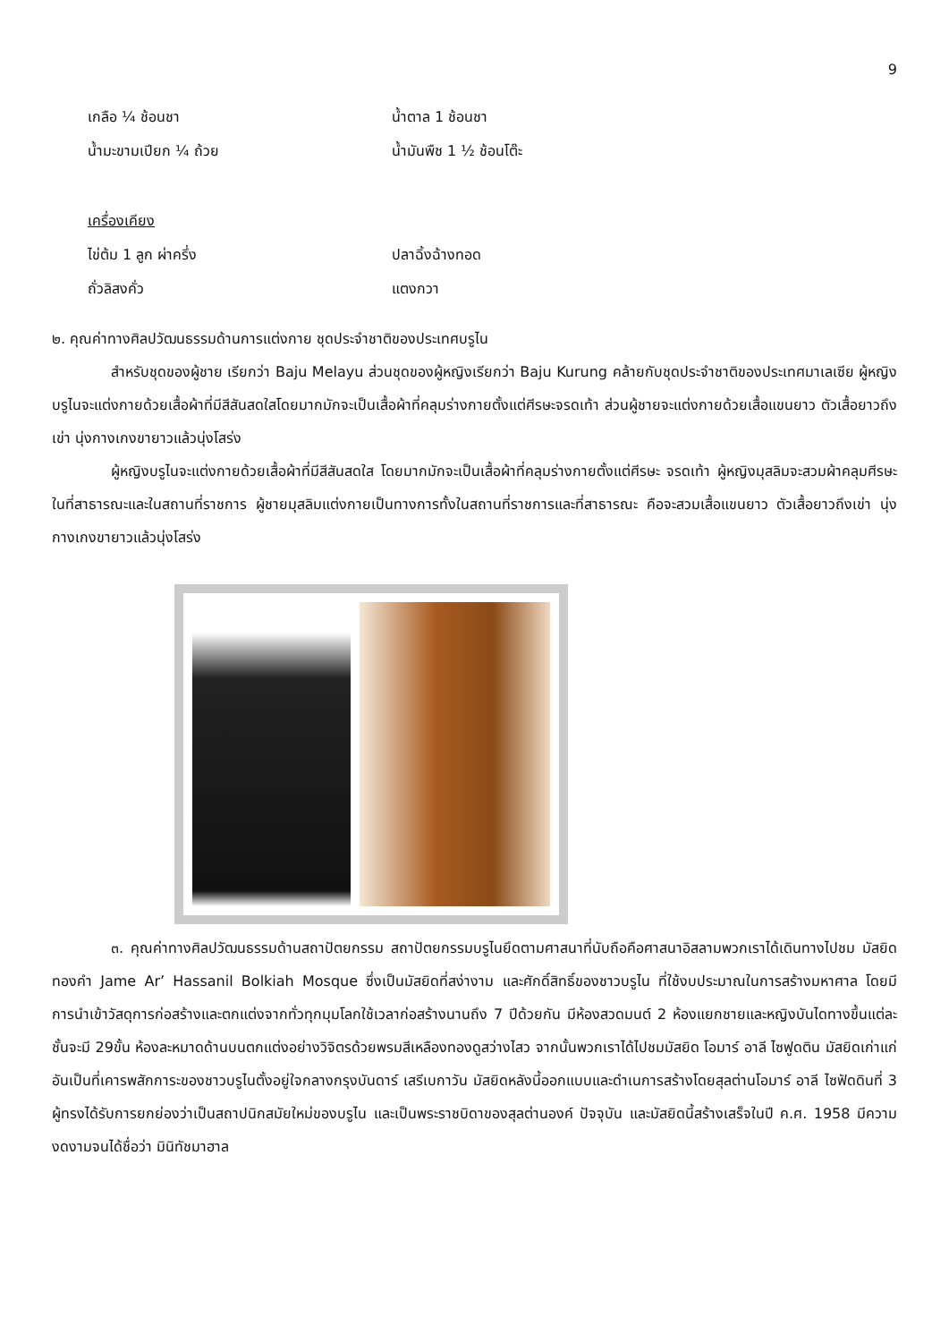9
เกลือ ¼ ช้อนชา น้ำตาล 1 ช้อนชา
น้ำมะขามเปียก ¼ ถ้วย น้ำมันพืช 1 ½ ช้อนโต๊ะ
เครื่องเคียง
ไข่ต้ม 1 ลูก ผ่าครึ่ง ปลาฉิ้งฉ้างทอด
ถั่วลิสงคั่ว แตงกวา
๒. คุณค่าทางศิลปวัฒนธรรมด้านการแต่งกาย ชุดประจำชาติของประเทศบรูไน
สำหรับชุดของผู้ชาย เรียกว่า Baju Melayu ส่วนชุดของผู้หญิงเรียกว่า Baju Kurung คล้ายกับชุดประจำชาติของประเทศมาเลเซีย ผู้หญิงบรูไนจะแต่งกายด้วยเสื้อผ้าที่มีสีสันสดใสโดยมากมักจะเป็นเสื้อผ้าที่คลุมร่างกายตั้งแต่ศีรษะจรดเท้า ส่วนผู้ชายจะแต่งกายด้วยเสื้อแขนยาว ตัวเสื้อยาวถึงเข่า นุ่งกางเกงขายาวแล้วนุ่งโสร่ง
ผู้หญิงบรูไนจะแต่งกายด้วยเสื้อผ้าที่มีสีสันสดใส โดยมากมักจะเป็นเสื้อผ้าที่คลุมร่างกายตั้งแต่ศีรษะ จรดเท้า ผู้หญิงมุสลิมจะสวมผ้าคลุมศีรษะในที่สาธารณะและในสถานที่ราชการ ผู้ชายมุสลิมแต่งกายเป็นทางการทั้งในสถานที่ราชการและที่สาธารณะ คือจะสวมเสื้อแขนยาว ตัวเสื้อยาวถึงเข่า นุ่งกางเกงขายาวแล้วนุ่งโสร่ง
๓. คุณค่าทางศิลปวัฒนธรรมด้านสถาปัตยกรรม สถาปัตยกรรมบรูไนยึดตามศาสนาที่นับถือคือศาสนาอิสลามพวกเราได้เดินทางไปชม มัสยิดทองคำ Jame Ar’ Hassanil Bolkiah Mosque ซึ่งเป็นมัสยิดที่สง่างาม และศักดิ์สิทธิ์ของชาวบรูไน ที่ใช้งบประมาณในการสร้างมหาศาล โดยมีการนำเข้าวัสดุการก่อสร้างและตกแต่งจากทั่วทุกมุมโลกใช้เวลาก่อสร้างนานถึง 7 ปีด้วยกัน มีห้องสวดมนต์ 2 ห้องแยกชายและหญิงบันไดทางขึ้นแต่ละชั้นจะมี 29ขั้น ห้องละหมาดด้านบนตกแต่งอย่างวิจิตรด้วยพรมสีเหลืองทองดูสว่างไสว จากนั้นพวกเราได้ไปชมมัสยิด โอมาร์ อาลี ไซฟูดติน มัสยิดเก่าแก่อันเป็นที่เคารพสักการะของชาวบรูไนตั้งอยู่ใจกลางกรุงบันดาร์ เสรีเบกาวัน มัสยิดหลังนี้ออกแบบและดำเนการสร้างโดยสุลต่านโอมาร์ อาลี ไซฟัดดินที่ 3 ผู้ทรงได้รับการยกย่องว่าเป็นสถาปนิกสมัยใหม่ของบรูไน และเป็นพระราชบิดาของสุลต่านองค์ ปัจจุบัน และมัสยิดนี้สร้างเสร็จในปี ค.ศ. 1958 มีความงดงามจนได้ชื่อว่า มินิทัชมาฮาล